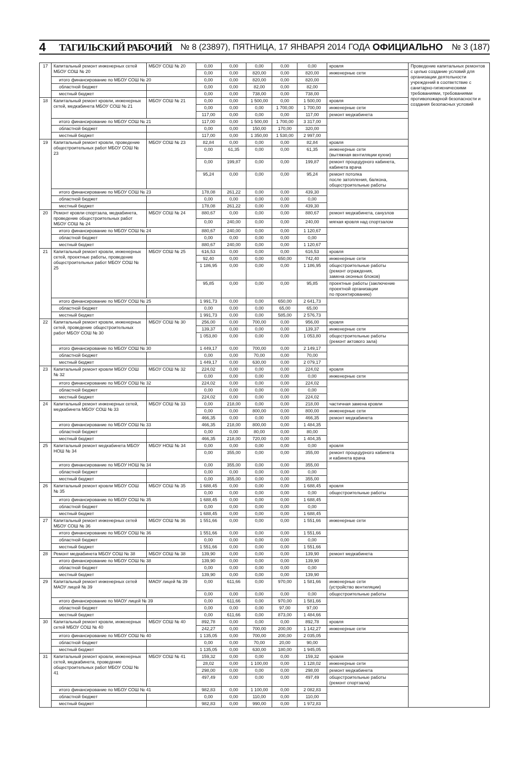4 ТАГИЛЬСКИЙ РАБОЧИЙ № 8 (23897), ПЯТНИЦА, 17 ЯНВАРЯ 2014 ГОДА ОФИЦИАЛЬНО № 3 (187)
| 17 | Капитальный ремонт инженерных сетей МБОУ СОШ № 20 | МБОУ СОШ № 20 | 0,00 | 0,00 | 0,00 | 0,00 | 0,00 | кровля | Проведение капитальных ремонтов с целью создание условий для организации деятельности учреждений в соответствие с санитарно-гигиеническими требованиями, требованиями противопожарной безопасности и создания безопасных условий |
| | | | 0,00 | 0,00 | 820,00 | 0,00 | 820,00 | инженерные сети | |
| | итого финансирование по МБОУ СОШ № 20 | | 0,00 | 0,00 | 820,00 | 0,00 | 820,00 | | |
| | областной бюджет | | 0,00 | 0,00 | 82,00 | 0,00 | 82,00 | | |
| | местный бюджет | | 0,00 | 0,00 | 738,00 | 0,00 | 738,00 | | |
| 18 | Капитальный ремонт кровли, инженерных сетей, медкабинета МБОУ СОШ № 21 | МБОУ СОШ № 21 | 0,00 | 0,00 | 1 500,00 | 0,00 | 1 500,00 | кровля | |
| | | | 0,00 | 0,00 | 0,00 | 1 700,00 | 1 700,00 | инженерные сети | |
| | | | 117,00 | 0,00 | 0,00 | 0,00 | 117,00 | ремонт медкабинета | |
| | итого финансирование по МБОУ СОШ № 21 | | 117,00 | 0,00 | 1 500,00 | 1 700,00 | 3 317,00 | | |
| | областной бюджет | | 0,00 | 0,00 | 150,00 | 170,00 | 320,00 | | |
| | местный бюджет | | 117,00 | 0,00 | 1 350,00 | 1 530,00 | 2 997,00 | | |
| 19 | Капитальный ремонт кровли, проведение общестроительных работ МБОУ СОШ № 23 | МБОУ СОШ № 23 | 82,84 | 0,00 | 0,00 | 0,00 | 82,84 | кровля | |
| | | | 0,00 | 61,35 | 0,00 | 0,00 | 61,35 | инженерные сети (вытяжная вентиляции кухни) | |
| | | | 0,00 | 199,87 | 0,00 | 0,00 | 199,87 | ремонт процедурного кабинета, кабинета врача | |
| | | | 95,24 | 0,00 | 0,00 | 0,00 | 95,24 | ремонт потолка после затопления, балкона, общестроительные работы | |
| | итого финансирование по МБОУ СОШ № 23 | | 178,08 | 261,22 | 0,00 | 0,00 | 439,30 | | |
| | областной бюджет | | 0,00 | 0,00 | 0,00 | 0,00 | 0,00 | | |
| | местный бюджет | | 178,08 | 261,22 | 0,00 | 0,00 | 439,30 | | |
| 20 | Ремонт кровли спортзала, медкабинета, проведение общестроительных работ МБОУ СОШ № 24 | МБОУ СОШ № 24 | 880,67 | 0,00 | 0,00 | 0,00 | 880,67 | ремонт медкабинета, санузлов | |
| | | | 0,00 | 240,00 | 0,00 | 0,00 | 240,00 | мягкая кровля над спортзалом | |
| | итого финансирование по МБОУ СОШ № 24 | | 880,67 | 240,00 | 0,00 | 0,00 | 1 120,67 | | |
| | областной бюджет | | 0,00 | 0,00 | 0,00 | 0,00 | 0,00 | | |
| | местный бюджет | | 880,67 | 240,00 | 0,00 | 0,00 | 1 120,67 | | |
| 21 | Капитальный ремонт кровли, инженерных сетей, проектные работы, проведение общестроительных работ МБОУ СОШ № 25 | МБОУ СОШ № 25 | 616,53 | 0,00 | 0,00 | 0,00 | 616,53 | кровля | |
| | | | 92,40 | 0,00 | 0,00 | 650,00 | 742,40 | инженерные сети | |
| | | | 1 186,95 | 0,00 | 0,00 | 0,00 | 1 186,95 | общестроительные работы (ремонт ограждения, замена оконных блоков) | |
| | | | 95,85 | 0,00 | 0,00 | 0,00 | 95,85 | проектные работы (заключение проектной организации по проектированию) | |
| | итого финансирование по МБОУ СОШ № 25 | | 1 991,73 | 0,00 | 0,00 | 650,00 | 2 641,73 | | |
| | областной бюджет | | 0,00 | 0,00 | 0,00 | 65,00 | 65,00 | | |
| | местный бюджет | | 1 991,73 | 0,00 | 0,00 | 585,00 | 2 576,73 | | |
| 22 | Капитальный ремонт кровли, инженерных сетей, проведение общестроительных работ МБОУ СОШ № 30 | МБОУ СОШ № 30 | 256,00 | 0,00 | 700,00 | 0,00 | 956,00 | кровля | |
| | | | 139,37 | 0,00 | 0,00 | 0,00 | 139,37 | инженерные сети | |
| | | | 1 053,80 | 0,00 | 0,00 | 0,00 | 1 053,80 | общестроительные работы (ремонт актового зала) | |
| | итого финансирование по МБОУ СОШ № 30 | | 1 449,17 | 0,00 | 700,00 | 0,00 | 2 149,17 | | |
| | областной бюджет | | 0,00 | 0,00 | 70,00 | 0,00 | 70,00 | | |
| | местный бюджет | | 1 449,17 | 0,00 | 630,00 | 0,00 | 2 079,17 | | |
| 23 | Капитальный ремонт кровли МБОУ СОШ № 32 | МБОУ СОШ № 32 | 224,02 | 0,00 | 0,00 | 0,00 | 224,02 | кровля | |
| | | | 0,00 | 0,00 | 0,00 | 0,00 | 0,00 | инженерные сети | |
| | итого финансирование по МБОУ СОШ № 32 | | 224,02 | 0,00 | 0,00 | 0,00 | 224,02 | | |
| | областной бюджет | | 0,00 | 0,00 | 0,00 | 0,00 | 0,00 | | |
| | местный бюджет | | 224,02 | 0,00 | 0,00 | 0,00 | 224,02 | | |
| 24 | Капитальный ремонт инженерных сетей, медкабинета МБОУ СОШ № 33 | МБОУ СОШ № 33 | 0,00 | 218,00 | 0,00 | 0,00 | 218,00 | частичная замена кровли | |
| | | | 0,00 | 0,00 | 800,00 | 0,00 | 800,00 | инженерные сети | |
| | | | 466,35 | 0,00 | 0,00 | 0,00 | 466,35 | ремонт медкабинета | |
| | итого финансирование по МБОУ СОШ № 33 | | 466,35 | 218,00 | 800,00 | 0,00 | 1 484,35 | | |
| | областной бюджет | | 0,00 | 0,00 | 80,00 | 0,00 | 80,00 | | |
| | местный бюджет | | 466,35 | 218,00 | 720,00 | 0,00 | 1 404,35 | | |
| 25 | Капитальный ремонт медкабинета МБОУ НОШ № 34 | МБОУ НОШ № 34 | 0,00 | 0,00 | 0,00 | 0,00 | 0,00 | кровля | |
| | | | 0,00 | 355,00 | 0,00 | 0,00 | 355,00 | ремонт процедурного кабинета и кабинета врача | |
| | итого финансирование по МБОУ НОШ № 34 | | 0,00 | 355,00 | 0,00 | 0,00 | 355,00 | | |
| | областной бюджет | | 0,00 | 0,00 | 0,00 | 0,00 | 0,00 | | |
| | местный бюджет | | 0,00 | 355,00 | 0,00 | 0,00 | 355,00 | | |
| 26 | Капитальный ремонт кровли МБОУ СОШ № 35 | МБОУ СОШ № 35 | 1 688,45 | 0,00 | 0,00 | 0,00 | 1 688,45 | кровля | |
| | | | 0,00 | 0,00 | 0,00 | 0,00 | 0,00 | общестроительные работы | |
| | итого финансирование по МБОУ СОШ № 35 | | 1 688,45 | 0,00 | 0,00 | 0,00 | 1 688,45 | | |
| | областной бюджет | | 0,00 | 0,00 | 0,00 | 0,00 | 0,00 | | |
| | местный бюджет | | 1 688,45 | 0,00 | 0,00 | 0,00 | 1 688,45 | | |
| 27 | Капитальный ремонт инженерных сетей МБОУ СОШ № 36 | МБОУ СОШ № 36 | 1 551,66 | 0,00 | 0,00 | 0,00 | 1 551,66 | инженерные сети | |
| | итого финансирование по МБОУ СОШ № 36 | | 1 551,66 | 0,00 | 0,00 | 0,00 | 1 551,66 | | |
| | областной бюджет | | 0,00 | 0,00 | 0,00 | 0,00 | 0,00 | | |
| | местный бюджет | | 1 551,66 | 0,00 | 0,00 | 0,00 | 1 551,66 | | |
| 28 | Ремонт медкабинета МБОУ СОШ № 38 | МБОУ СОШ № 38 | 139,90 | 0,00 | 0,00 | 0,00 | 139,90 | ремонт медкабинета | |
| | итого финансирование по МБОУ СОШ № 38 | | 139,90 | 0,00 | 0,00 | 0,00 | 139,90 | | |
| | областной бюджет | | 0,00 | 0,00 | 0,00 | 0,00 | 0,00 | | |
| | местный бюджет | | 139,90 | 0,00 | 0,00 | 0,00 | 139,90 | | |
| 29 | Капитальный ремонт инженерных сетей МАОУ лицей № 39 | МАОУ лицей № 39 | 0,00 | 611,66 | 0,00 | 970,00 | 1 581,66 | инженерные сети (устройство вентиляции) | |
| | | | 0,00 | 0,00 | 0,00 | 0,00 | 0,00 | общестроительные работы | |
| | итого финансирование по МАОУ лицей № 39 | | 0,00 | 611,66 | 0,00 | 970,00 | 1 581,66 | | |
| | областной бюджет | | 0,00 | 0,00 | 0,00 | 97,00 | 97,00 | | |
| | местный бюджет | | 0,00 | 611,66 | 0,00 | 873,00 | 1 484,66 | | |
| 30 | Капитальный ремонт кровли, инженерных сетей МБОУ СОШ № 40 | МБОУ СОШ № 40 | 892,78 | 0,00 | 0,00 | 0,00 | 892,78 | кровля | |
| | | | 242,27 | 0,00 | 700,00 | 200,00 | 1 142,27 | инженерные сети | |
| | итого финансирование по МБОУ СОШ № 40 | | 1 135,05 | 0,00 | 700,00 | 200,00 | 2 035,05 | | |
| | областной бюджет | | 0,00 | 0,00 | 70,00 | 20,00 | 90,00 | | |
| | местный бюджет | | 1 135,05 | 0,00 | 630,00 | 180,00 | 1 945,05 | | |
| 31 | Капитальный ремонт кровли, инженерных сетей, медкабинета, проведение общестроительных работ МБОУ СОШ № 41 | МБОУ СОШ № 41 | 159,32 | 0,00 | 0,00 | 0,00 | 159,32 | кровля | |
| | | | 28,02 | 0,00 | 1 100,00 | 0,00 | 1 128,02 | инженерные сети | |
| | | | 298,00 | 0,00 | 0,00 | 0,00 | 298,00 | ремонт медкабинета | |
| | | | 497,49 | 0,00 | 0,00 | 0,00 | 497,49 | общестроительные работы (ремонт спортзала) | |
| | итого финансирование по МБОУ СОШ № 41 | | 982,83 | 0,00 | 1 100,00 | 0,00 | 2 082,83 | | |
| | областной бюджет | | 0,00 | 0,00 | 110,00 | 0,00 | 110,00 | | |
| | местный бюджет | | 982,83 | 0,00 | 990,00 | 0,00 | 1 972,83 | | |